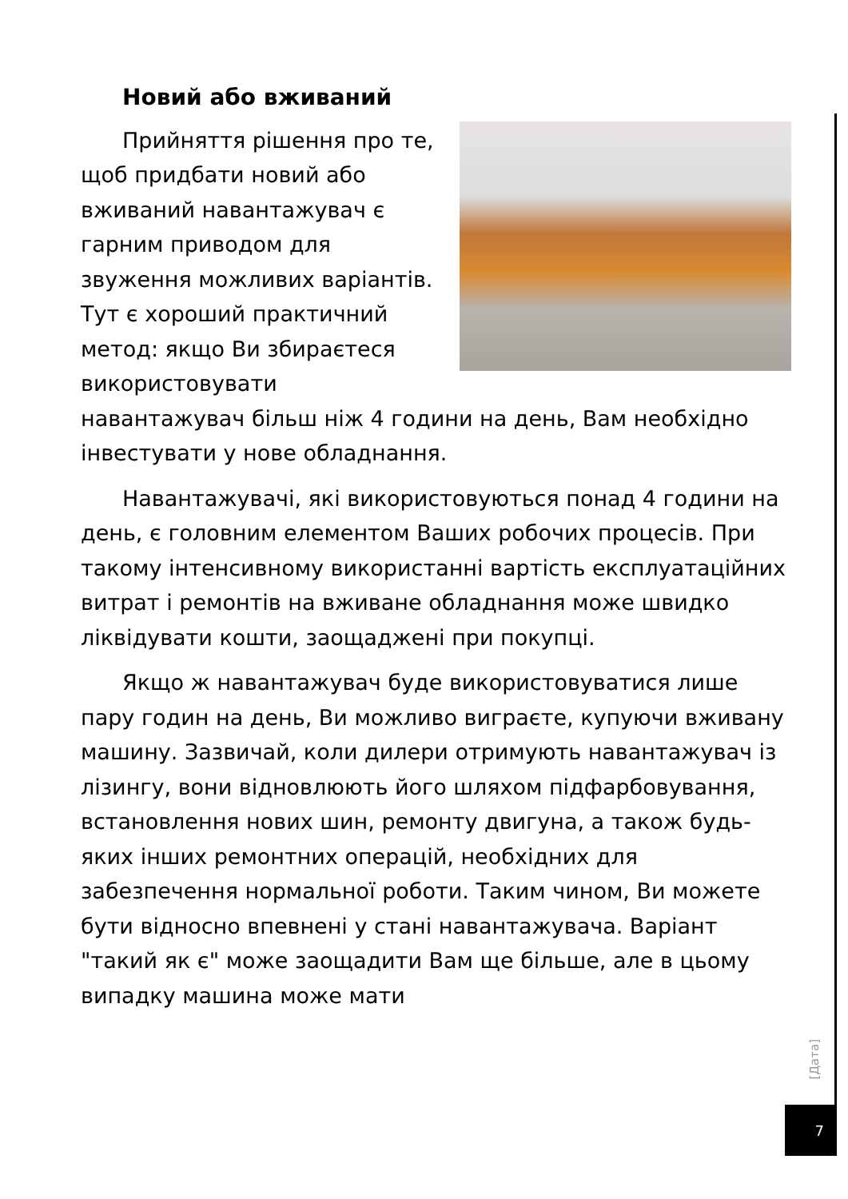Новий або вживаний
Прийняття рішення про те, щоб придбати новий або вживаний навантажувач є гарним приводом для звуження можливих варіантів. Тут є хороший практичний метод: якщо Ви збираєтеся використовувати навантажувач більш ніж 4 години на день, Вам необхідно інвестувати у нове обладнання.
Навантажувачі, які використовуються понад 4 години на день, є головним елементом Ваших робочих процесів. При такому інтенсивному використанні вартість експлуатаційних витрат і ремонтів на вживане обладнання може швидко ліквідувати кошти, заощаджені при покупці.
Якщо ж навантажувач буде використовуватися лише пару годин на день, Ви можливо виграєте, купуючи вживану машину. Зазвичай, коли дилери отримують навантажувач із лізингу, вони відновлюють його шляхом підфарбовування, встановлення нових шин, ремонту двигуна, а також будь-яких інших ремонтних операцій, необхідних для забезпечення нормальної роботи. Таким чином, Ви можете бути відносно впевнені у стані навантажувача. Варіант "такий як є" може заощадити Вам ще більше, але в цьому випадку машина може мати
[Дата]
7